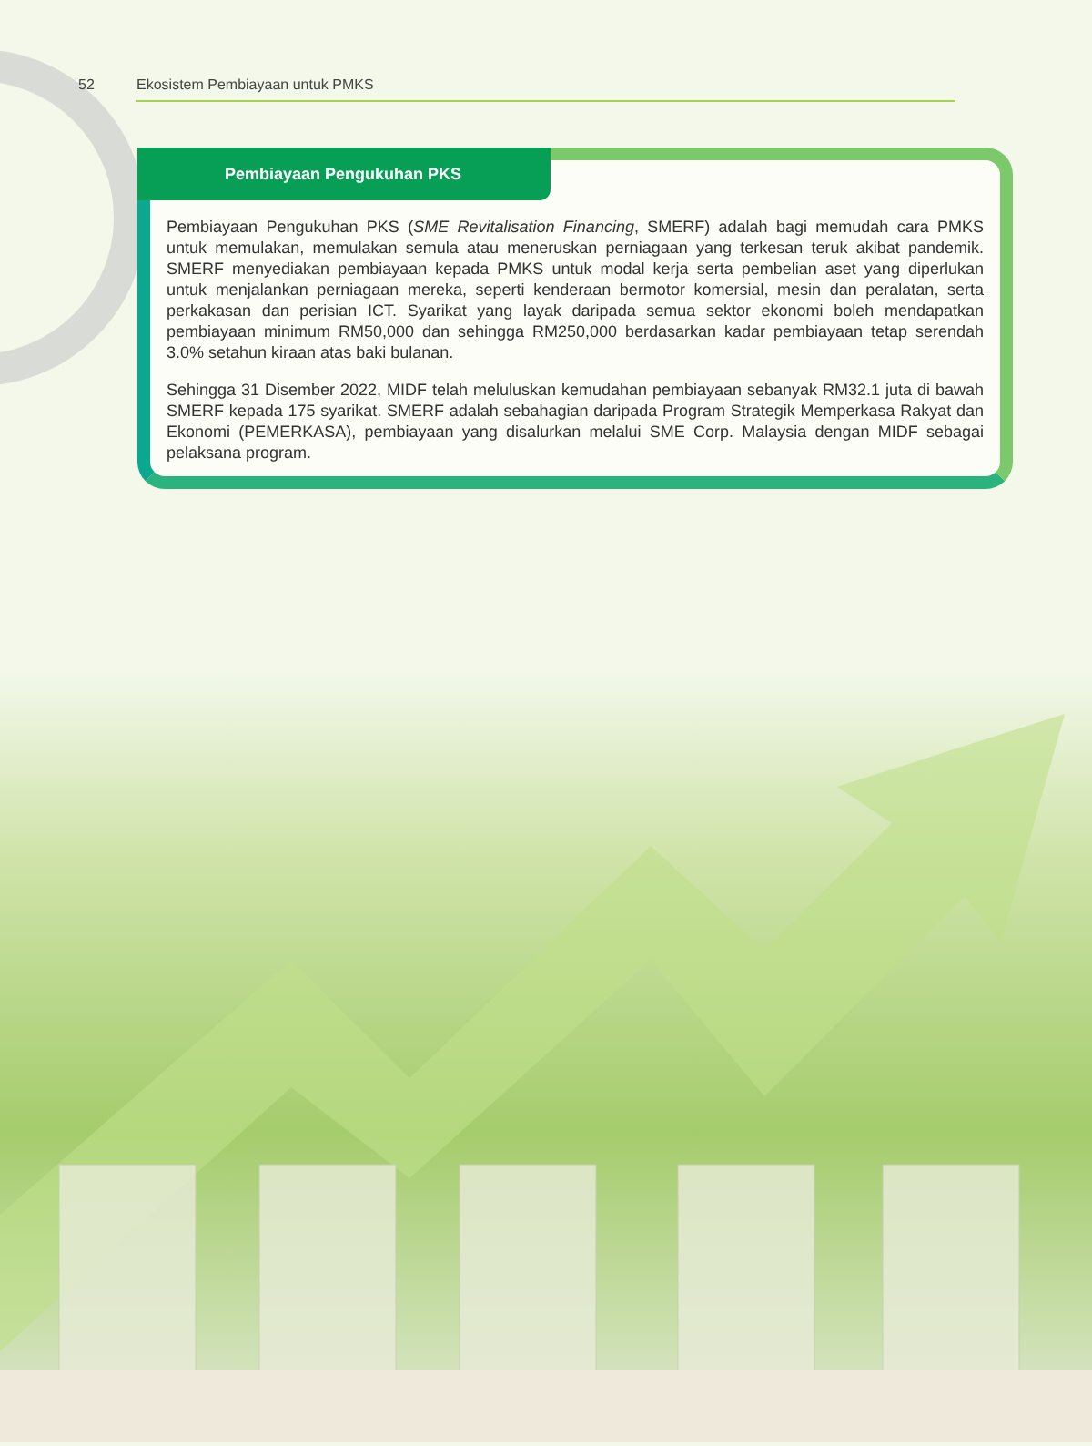52 Ekosistem Pembiayaan untuk PMKS
Pembiayaan Pengukuhan PKS
Pembiayaan Pengukuhan PKS (SME Revitalisation Financing, SMERF) adalah bagi memudah cara PMKS untuk memulakan, memulakan semula atau meneruskan perniagaan yang terkesan teruk akibat pandemik. SMERF menyediakan pembiayaan kepada PMKS untuk modal kerja serta pembelian aset yang diperlukan untuk menjalankan perniagaan mereka, seperti kenderaan bermotor komersial, mesin dan peralatan, serta perkakasan dan perisian ICT. Syarikat yang layak daripada semua sektor ekonomi boleh mendapatkan pembiayaan minimum RM50,000 dan sehingga RM250,000 berdasarkan kadar pembiayaan tetap serendah 3.0% setahun kiraan atas baki bulanan.
Sehingga 31 Disember 2022, MIDF telah meluluskan kemudahan pembiayaan sebanyak RM32.1 juta di bawah SMERF kepada 175 syarikat. SMERF adalah sebahagian daripada Program Strategik Memperkasa Rakyat dan Ekonomi (PEMERKASA), pembiayaan yang disalurkan melalui SME Corp. Malaysia dengan MIDF sebagai pelaksana program.